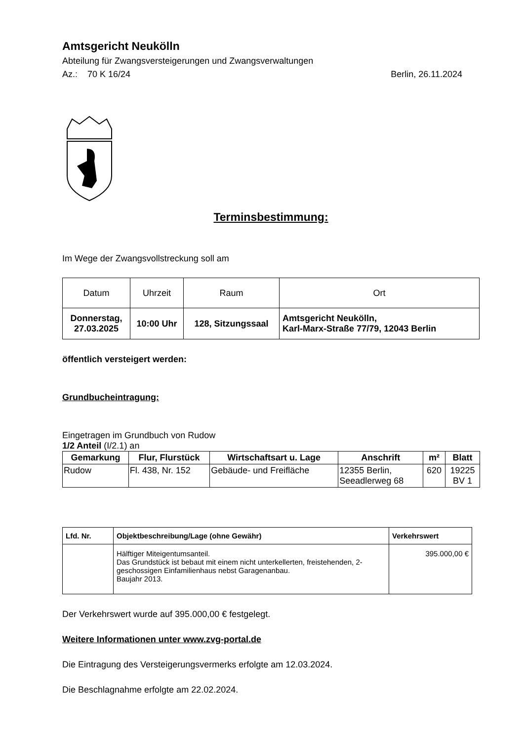Amtsgericht Neukölln
Abteilung für Zwangsversteigerungen und Zwangsverwaltungen
Az.: 70 K 16/24 Berlin, 26.11.2024
Terminsbestimmung:
Im Wege der Zwangsvollstreckung soll am
| Datum | Uhrzeit | Raum | Ort |
| --- | --- | --- | --- |
| Donnerstag, 27.03.2025 | 10:00 Uhr | 128, Sitzungssaal | Amtsgericht Neukölln, Karl-Marx-Straße 77/79, 12043 Berlin |
öffentlich versteigert werden:
Grundbucheintragung:
Eingetragen im Grundbuch von Rudow
1/2 Anteil (I/2.1) an
| Gemarkung | Flur, Flurstück | Wirtschaftsart u. Lage | Anschrift | m² | Blatt |
| --- | --- | --- | --- | --- | --- |
| Rudow | Fl. 438, Nr. 152 | Gebäude- und Freifläche | 12355 Berlin, Seeadlerweg 68 | 620 | 19225 BV 1 |
| Lfd. Nr. | Objektbeschreibung/Lage (ohne Gewähr) | Verkehrswert |
| --- | --- | --- |
| | Hälftiger Miteigentumsanteil. Das Grundstück ist bebaut mit einem nicht unterkellerten, freistehenden, 2-geschossigen Einfamilienhaus nebst Garagenanbau. Baujahr 2013. | 395.000,00 € |
Der Verkehrswert wurde auf 395.000,00 € festgelegt.
Weitere Informationen unter www.zvg-portal.de
Die Eintragung des Versteigerungsvermerks erfolgte am 12.03.2024.
Die Beschlagnahme erfolgte am 22.02.2024.